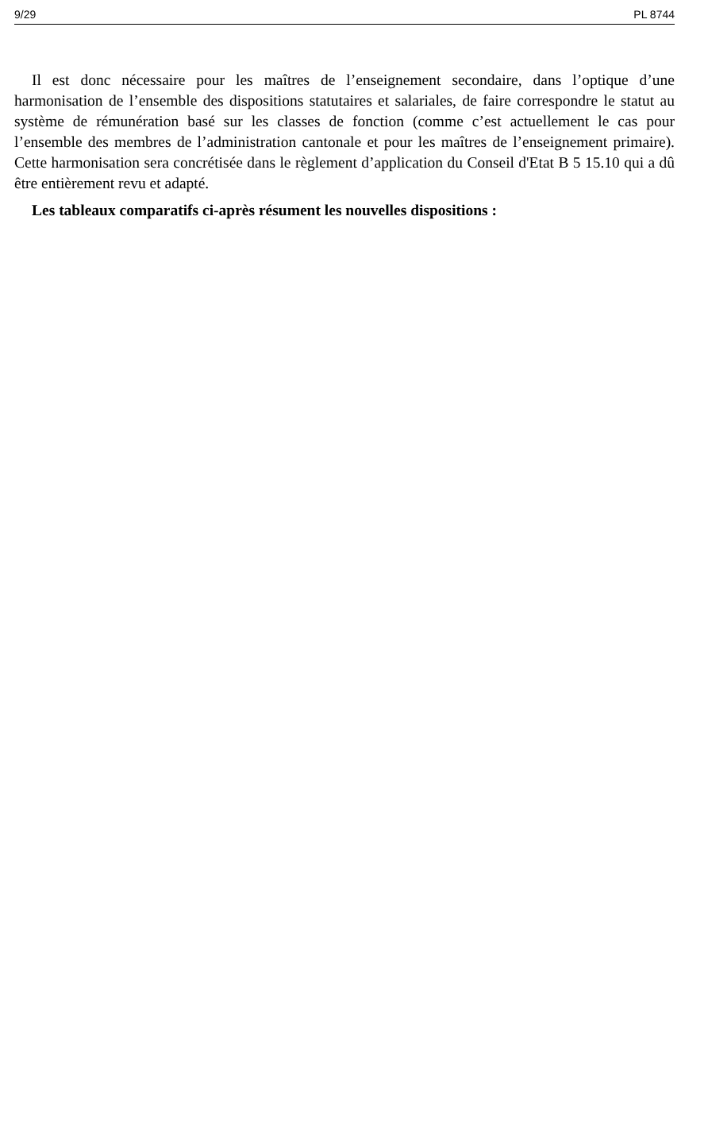9/29 PL 8744
Il est donc nécessaire pour les maîtres de l’enseignement secondaire, dans l’optique d’une harmonisation de l’ensemble des dispositions statutaires et salariales, de faire correspondre le statut au système de rémunération basé sur les classes de fonction (comme c’est actuellement le cas pour l’ensemble des membres de l’administration cantonale et pour les maîtres de l’enseignement primaire). Cette harmonisation sera concrétisée dans le règlement d’application du Conseil d'Etat B 5 15.10 qui a dû être entièrement revu et adapté.
Les tableaux comparatifs ci-après résument les nouvelles dispositions :